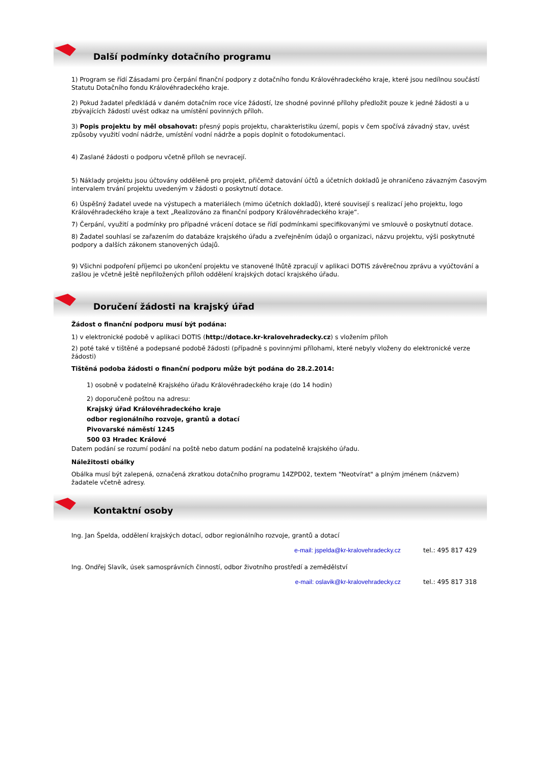Další podmínky dotačního programu
1) Program se řídí Zásadami pro čerpání finanční podpory z dotačního fondu Královéhradeckého kraje, které jsou nedílnou součástí Statutu Dotačního fondu Královéhradeckého kraje.
2) Pokud žadatel předkládá v daném dotačním roce více žádostí, lze shodné povinné přílohy předložit pouze k jedné žádosti a u zbývajících žádostí uvést odkaz na umístění povinných příloh.
3) Popis projektu by měl obsahovat: přesný popis projektu, charakteristiku území, popis v čem spočívá závadný stav, uvést způsoby využití vodní nádrže, umístění vodní nádrže a popis doplnit o fotodokumentaci.
4) Zaslané žádosti o podporu včetně příloh se nevracejí.
5) Náklady projektu jsou účtovány odděleně pro projekt, přičemž datování účtů a účetních dokladů je ohraničeno závazným časovým intervalem trvání projektu uvedeným v žádosti o poskytnutí dotace.
6) Úspěšný žadatel uvede na výstupech a materiálech (mimo účetních dokladů), které souvisejí s realizací jeho projektu, logo Královéhradeckého kraje a text „Realizováno za finanční podpory Královéhradeckého kraje“.
7) Čerpání, využití a podmínky pro případné vrácení dotace se řídí podmínkami specifikovanými ve smlouvě o poskytnutí dotace.
8) Žadatel souhlasí se zařazením do databáze krajského úřadu a zveřejněním údajů o organizaci, názvu projektu, výši poskytnuté podpory a dalších zákonem stanovených údajů.
9) Všichni podpoření příjemci po ukončení projektu ve stanovené lhůtě zpracují v aplikaci DOTIS závěrečnou zprávu a vyúčtování a zašlou je včetně ještě nepřiložených příloh oddělení krajských dotací krajského úřadu.
Doručení žádosti na krajský úřad
Žádost o finanční podporu musí být podána:
1) v elektronické podobě v aplikaci DOTIS (http://dotace.kr-kralovehradecky.cz) s vložením příloh
2) poté také v tištěné a podepsané podobě žádosti (případně s povinnými přílohami, které nebyly vloženy do elektronické verze žádosti)
Tištěná podoba žádosti o finanční podporu může být podána do 28.2.2014:
1) osobně v podatelně Krajského úřadu Královéhradeckého kraje (do 14 hodin)
2) doporučeně poštou na adresu:
Krajský úřad Královéhradeckého kraje
odbor regionálního rozvoje, grantů a dotací
Pivovarské náměstí 1245
500 03 Hradec Králové
Datem podání se rozumí podání na poště nebo datum podání na podatelně krajského úřadu.
Náležitosti obálky
Obálka musí být zalepená, označená zkratkou dotačního programu 14ZPD02, textem "Neotvírat" a plným jménem (názvem) žadatele včetně adresy.
Kontaktní osoby
Ing. Jan Špelda, oddělení krajských dotací, odbor regionálního rozvoje, grantů a dotací
e-mail: jspelda@kr-kralovehradecky.cz tel.: 495 817 429
Ing. Ondřej Slavík, úsek samosprávních činností, odbor životního prostředí a zemědělství
e-mail: oslavik@kr-kralovehradecky.cz tel.: 495 817 318